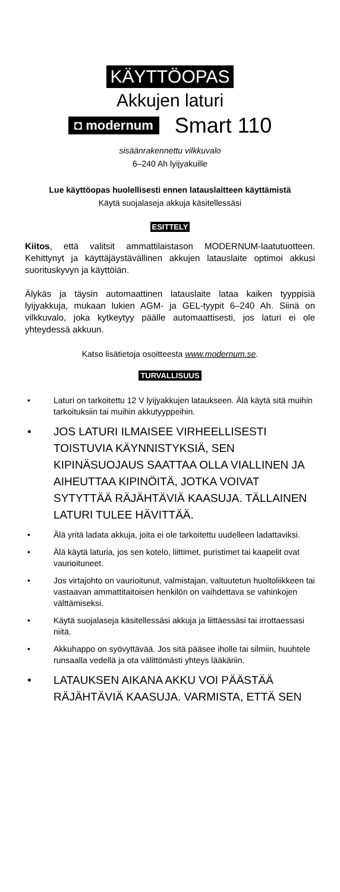KÄYTTÖOPAS
Akkujen laturi
◘ modernum Smart 110
sisäänrakennettu vilkkuvalo
6–240 Ah lyijyakuille
Lue käyttöopas huolellisesti ennen latauslaitteen käyttämistä
Käytä suojalaseja akkuja käsitellessäsi
ESITTELY
Kiitos, että valitsit ammattilaistason MODERNUM-laatutuotteen. Kehittynyt ja käyttäjäystävällinen akkujen latauslaite optimoi akkusi suorituskyvyn ja käyttöiän.
Älykäs ja täysin automaattinen latauslaite lataa kaiken tyyppisiä lyijyakkuja, mukaan lukien AGM- ja GEL-tyypit 6–240 Ah. Siinä on vilkkuvalo, joka kytkeytyy päälle automaattisesti, jos laturi ei ole yhteydessä akkuun.
Katso lisätietoja osoitteesta www.modernum.se.
TURVALLISUUS
• Laturi on tarkoitettu 12 V lyijyakkujen lataukseen. Älä käytä sitä muihin tarkoituksiin tai muihin akkutyyppeihin.
• JOS LATURI ILMAISEE VIRHEELLISESTI TOISTUVIA KÄYNNISTYKSIÄ, SEN KIPINÄSUOJAUS SAATTAA OLLA VIALLINEN JA AIHEUTTAA KIPINÖITÄ, JOTKA VOIVAT SYTYTTÄÄ RÄJÄHTÄVIÄ KAASUJA. TÄLLAINEN LATURI TULEE HÄVITTÄÄ.
• Älä yritä ladata akkuja, joita ei ole tarkoitettu uudelleen ladattaviksi.
• Älä käytä laturia, jos sen kotelo, liittimet, puristimet tai kaapelit ovat vaurioituneet.
• Jos virtajohto on vaurioitunut, valmistajan, valtuutetun huoltoliikkeen tai vastaavan ammattitaitoisen henkilön on vaihdettava se vahinkojen välttämiseksi.
• Käytä suojalaseja käsitellessäsi akkuja ja liittäessäsi tai irrottaessasi niitä.
• Akkuhappo on syövyttävää. Jos sitä pääsee iholle tai silmiin, huuhtele runsaalla vedellä ja ota välittömästi yhteys lääkäriin.
• LATAUKSEN AIKANA AKKU VOI PÄÄSTÄÄ RÄJÄHTÄVIÄ KAASUJA. VARMISTA, ETTÄ SEN